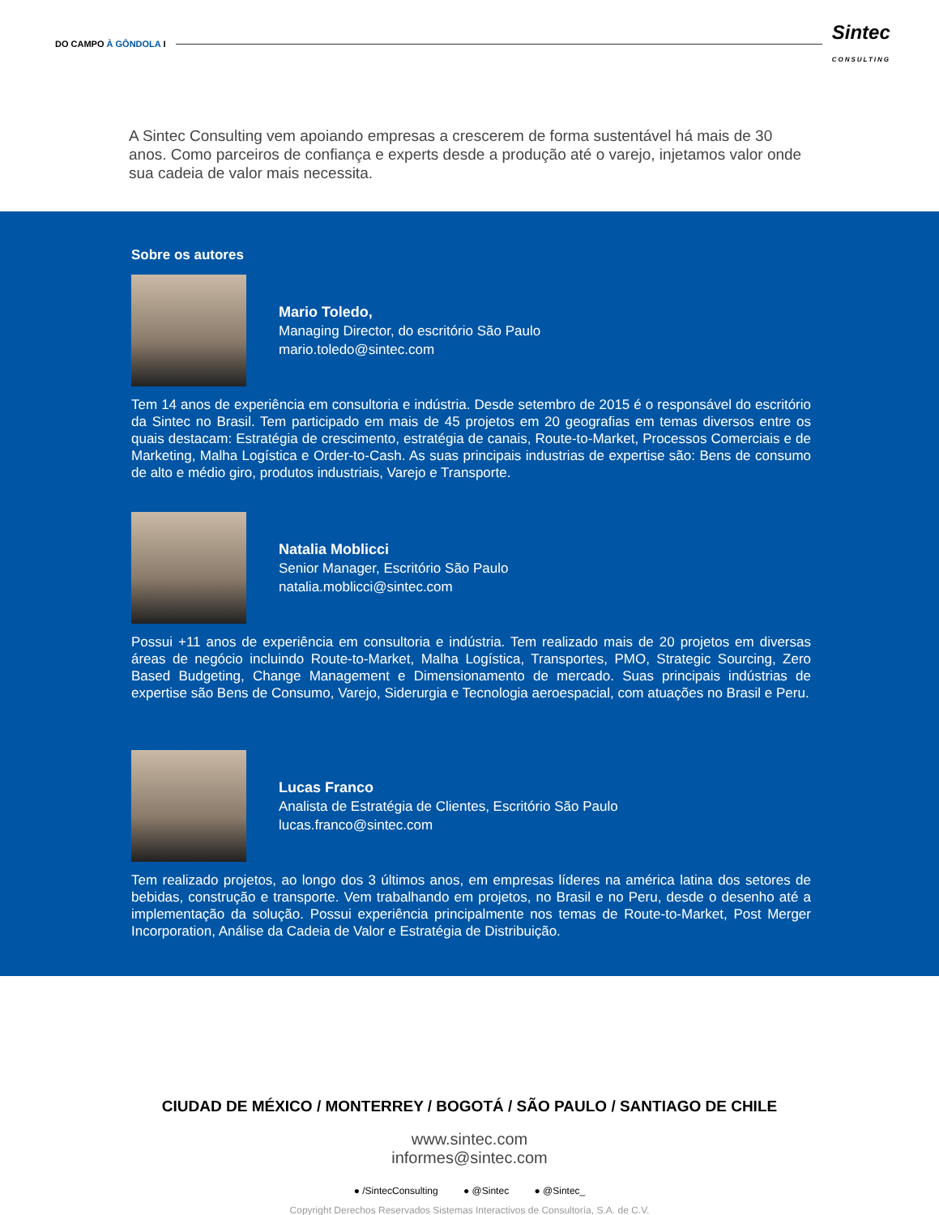DO CAMPO À GÔNDOLA I
Sintec
CONSULTING
A Sintec Consulting vem apoiando empresas a crescerem de forma sustentável há mais de 30 anos. Como parceiros de confiança e experts desde a produção até o varejo, injetamos valor onde sua cadeia de valor mais necessita.
Sobre os autores
Mario Toledo,
Managing Director, do escritório São Paulo
mario.toledo@sintec.com
Tem 14 anos de experiência em consultoria e indústria. Desde setembro de 2015 é o responsável do escritório da Sintec no Brasil. Tem participado em mais de 45 projetos em 20 geografias em temas diversos entre os quais destacam: Estratégia de crescimento, estratégia de canais, Route-to-Market, Processos Comerciais e de Marketing, Malha Logística e Order-to-Cash. As suas principais industrias de expertise são: Bens de consumo de alto e médio giro, produtos industriais, Varejo e Transporte.
Natalia Moblicci
Senior Manager, Escritório São Paulo
natalia.moblicci@sintec.com
Possui +11 anos de experiência em consultoria e indústria. Tem realizado mais de 20 projetos em diversas áreas de negócio incluindo Route-to-Market, Malha Logística, Transportes, PMO, Strategic Sourcing, Zero Based Budgeting, Change Management e Dimensionamento de mercado. Suas principais indústrias de expertise são Bens de Consumo, Varejo, Siderurgia e Tecnologia aeroespacial, com atuações no Brasil e Peru.
Lucas Franco
Analista de Estratégia de Clientes, Escritório São Paulo
lucas.franco@sintec.com
Tem realizado projetos, ao longo dos 3 últimos anos, em empresas líderes na américa latina dos setores de bebidas, construção e transporte. Vem trabalhando em projetos, no Brasil e no Peru, desde o desenho até a implementação da solução. Possui experiência principalmente nos temas de Route-to-Market, Post Merger Incorporation, Análise da Cadeia de Valor e Estratégia de Distribuição.
CIUDAD DE MÉXICO / MONTERREY / BOGOTÁ / SÃO PAULO / SANTIAGO DE CHILE
www.sintec.com
informes@sintec.com
● /SintecConsulting ● @Sintec ● @Sintec_
Copyright Derechos Reservados Sistemas Interactivos de Consultoría, S.A. de C.V.